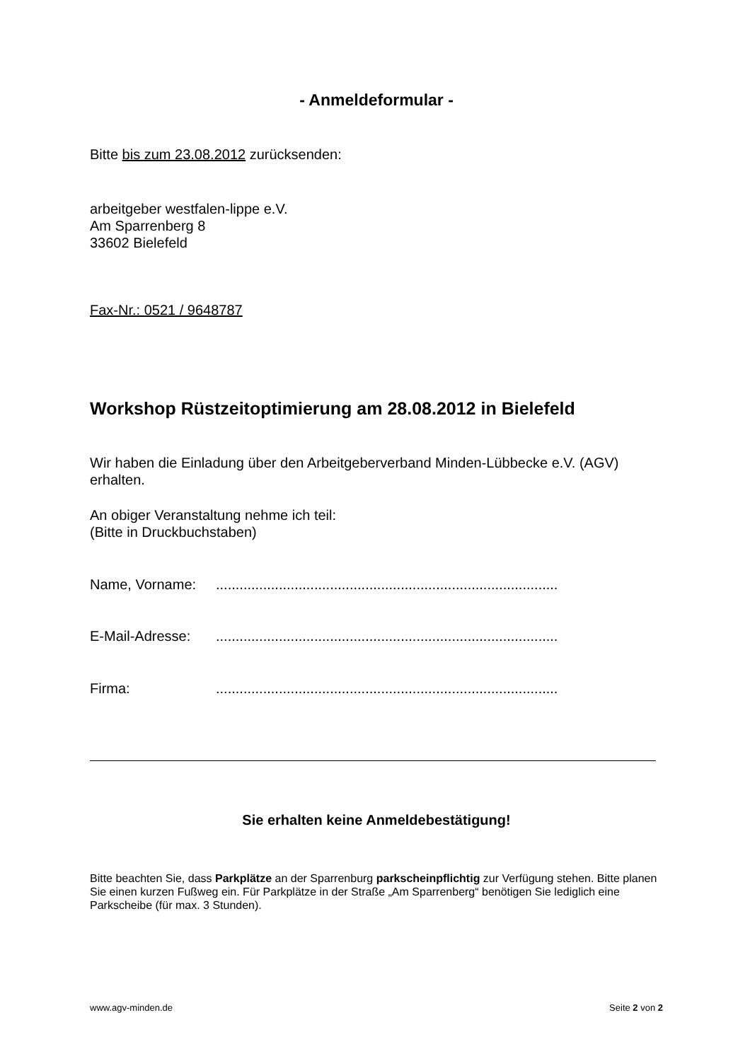- Anmeldeformular -
Bitte bis zum 23.08.2012 zurücksenden:
arbeitgeber westfalen-lippe e.V.
Am Sparrenberg 8
33602 Bielefeld
Fax-Nr.: 0521 / 9648787
Workshop Rüstzeitoptimierung am 28.08.2012 in Bielefeld
Wir haben die Einladung über den Arbeitgeberverband Minden-Lübbecke e.V. (AGV) erhalten.
An obiger Veranstaltung nehme ich teil:
(Bitte in Druckbuchstaben)
Name, Vorname:.......................................................................................
E-Mail-Adresse:.......................................................................................
Firma:.......................................................................................
Sie erhalten keine Anmeldebestätigung!
Bitte beachten Sie, dass Parkplätze an der Sparrenburg parkscheinpflichtig zur Verfügung stehen. Bitte planen Sie einen kurzen Fußweg ein. Für Parkplätze in der Straße „Am Sparrenberg“ benötigen Sie lediglich eine Parkscheibe (für max. 3 Stunden).
www.agv-minden.de Seite 2 von 2